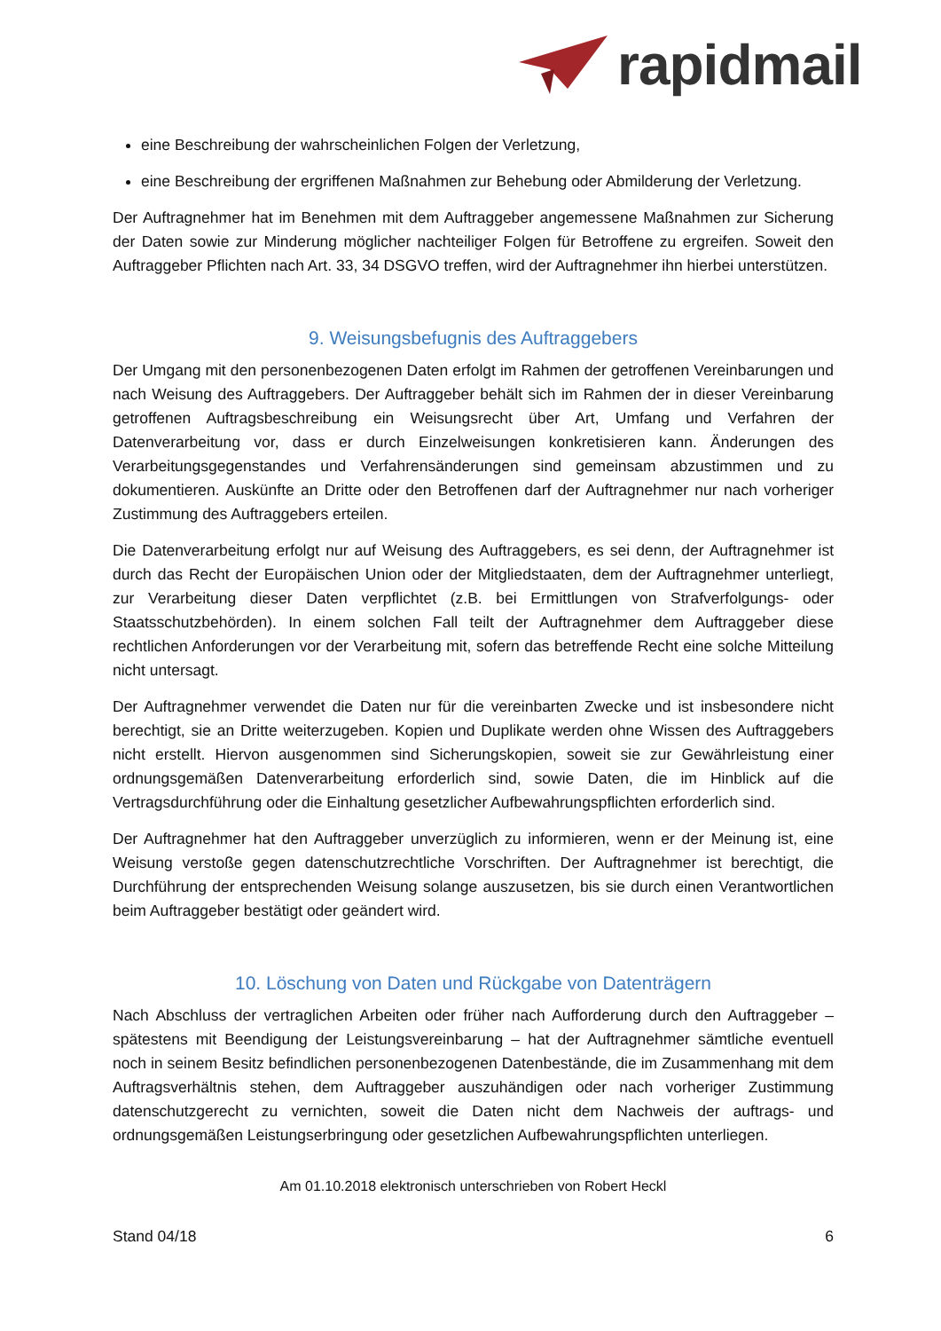rapidmail
eine Beschreibung der wahrscheinlichen Folgen der Verletzung,
eine Beschreibung der ergriffenen Maßnahmen zur Behebung oder Abmilderung der Verletzung.
Der Auftragnehmer hat im Benehmen mit dem Auftraggeber angemessene Maßnahmen zur Sicherung der Daten sowie zur Minderung möglicher nachteiliger Folgen für Betroffene zu ergreifen. Soweit den Auftraggeber Pflichten nach Art. 33, 34 DSGVO treffen, wird der Auftragnehmer ihn hierbei unterstützen.
9. Weisungsbefugnis des Auftraggebers
Der Umgang mit den personenbezogenen Daten erfolgt im Rahmen der getroffenen Vereinbarungen und nach Weisung des Auftraggebers. Der Auftraggeber behält sich im Rahmen der in dieser Vereinbarung getroffenen Auftragsbeschreibung ein Weisungsrecht über Art, Umfang und Verfahren der Datenverarbeitung vor, dass er durch Einzelweisungen konkretisieren kann. Änderungen des Verarbeitungsgegenstandes und Verfahrensänderungen sind gemeinsam abzustimmen und zu dokumentieren. Auskünfte an Dritte oder den Betroffenen darf der Auftragnehmer nur nach vorheriger Zustimmung des Auftraggebers erteilen.
Die Datenverarbeitung erfolgt nur auf Weisung des Auftraggebers, es sei denn, der Auftragnehmer ist durch das Recht der Europäischen Union oder der Mitgliedstaaten, dem der Auftragnehmer unterliegt, zur Verarbeitung dieser Daten verpflichtet (z.B. bei Ermittlungen von Strafverfolgungs- oder Staatsschutzbehörden). In einem solchen Fall teilt der Auftragnehmer dem Auftraggeber diese rechtlichen Anforderungen vor der Verarbeitung mit, sofern das betreffende Recht eine solche Mitteilung nicht untersagt.
Der Auftragnehmer verwendet die Daten nur für die vereinbarten Zwecke und ist insbesondere nicht berechtigt, sie an Dritte weiterzugeben. Kopien und Duplikate werden ohne Wissen des Auftraggebers nicht erstellt. Hiervon ausgenommen sind Sicherungskopien, soweit sie zur Gewährleistung einer ordnungsgemäßen Datenverarbeitung erforderlich sind, sowie Daten, die im Hinblick auf die Vertragsdurchführung oder die Einhaltung gesetzlicher Aufbewahrungspflichten erforderlich sind.
Der Auftragnehmer hat den Auftraggeber unverzüglich zu informieren, wenn er der Meinung ist, eine Weisung verstoße gegen datenschutzrechtliche Vorschriften. Der Auftragnehmer ist berechtigt, die Durchführung der entsprechenden Weisung solange auszusetzen, bis sie durch einen Verantwortlichen beim Auftraggeber bestätigt oder geändert wird.
10. Löschung von Daten und Rückgabe von Datenträgern
Nach Abschluss der vertraglichen Arbeiten oder früher nach Aufforderung durch den Auftraggeber – spätestens mit Beendigung der Leistungsvereinbarung – hat der Auftragnehmer sämtliche eventuell noch in seinem Besitz befindlichen personenbezogenen Datenbestände, die im Zusammenhang mit dem Auftragsverhältnis stehen, dem Auftraggeber auszuhändigen oder nach vorheriger Zustimmung datenschutzgerecht zu vernichten, soweit die Daten nicht dem Nachweis der auftrags- und ordnungsgemäßen Leistungserbringung oder gesetzlichen Aufbewahrungspflichten unterliegen.
Am 01.10.2018 elektronisch unterschrieben von Robert Heckl
Stand 04/18 6